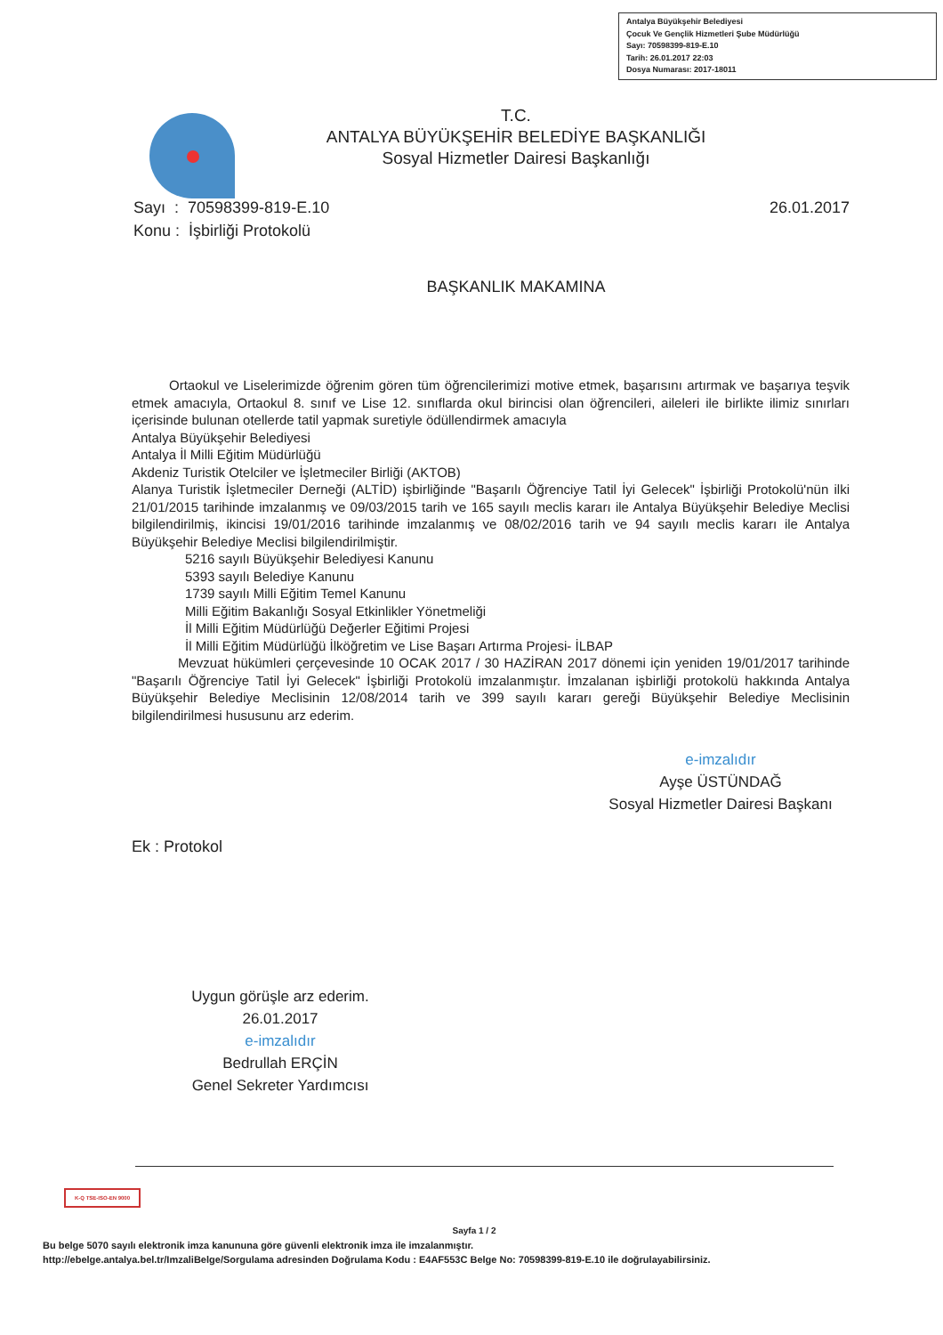Antalya Büyükşehir Belediyesi
Çocuk Ve Gençlik Hizmetleri Şube Müdürlüğü
Sayı: 70598399-819-E.10
Tarih: 26.01.2017 22:03
Dosya Numarası: 2017-18011
T.C.
ANTALYA BÜYÜKŞEHİR BELEDİYE BAŞKANLIĞI
Sosyal Hizmetler Dairesi Başkanlığı
Sayı : 70598399-819-E.10 26.01.2017
Konu : İşbirliği Protokolü
BAŞKANLIK MAKAMINA
Ortaokul ve Liselerimizde öğrenim gören tüm öğrencilerimizi motive etmek, başarısını artırmak ve başarıya teşvik etmek amacıyla, Ortaokul 8. sınıf ve Lise 12. sınıflarda okul birincisi olan öğrencileri, aileleri ile birlikte ilimiz sınırları içerisinde bulunan otellerde tatil yapmak suretiyle ödüllendirmek amacıyla
Antalya Büyükşehir Belediyesi
Antalya İl Milli Eğitim Müdürlüğü
Akdeniz Turistik Otelciler ve İşletmeciler Birliği (AKTOB)
Alanya Turistik İşletmeciler Derneği (ALTİD) işbirliğinde "Başarılı Öğrenciye Tatil İyi Gelecek" İşbirliği Protokolü'nün ilki 21/01/2015 tarihinde imzalanmış ve 09/03/2015 tarih ve 165 sayılı meclis kararı ile Antalya Büyükşehir Belediye Meclisi bilgilendirilmiş, ikincisi 19/01/2016 tarihinde imzalanmış ve 08/02/2016 tarih ve 94 sayılı meclis kararı ile Antalya Büyükşehir Belediye Meclisi bilgilendirilmiştir.
5216 sayılı Büyükşehir Belediyesi Kanunu
5393 sayılı Belediye Kanunu
1739 sayılı Milli Eğitim Temel Kanunu
Milli Eğitim Bakanlığı Sosyal Etkinlikler Yönetmeliği
İl Milli Eğitim Müdürlüğü Değerler Eğitimi Projesi
İl Milli Eğitim Müdürlüğü İlköğretim ve Lise Başarı Artırma Projesi- İLBAP
Mevzuat hükümleri çerçevesinde 10 OCAK 2017 / 30 HAZİRAN 2017 dönemi için yeniden 19/01/2017 tarihinde "Başarılı Öğrenciye Tatil İyi Gelecek" İşbirliği Protokolü imzalanmıştır. İmzalanan işbirliği protokolü hakkında Antalya Büyükşehir Belediye Meclisinin 12/08/2014 tarih ve 399 sayılı kararı gereği Büyükşehir Belediye Meclisinin bilgilendirilmesi hususunu arz ederim.
e-imzalıdır
Ayşe ÜSTÜNDAĞ
Sosyal Hizmetler Dairesi Başkanı
Ek : Protokol
Uygun görüşle arz ederim.
26.01.2017
e-imzalıdır
Bedrullah ERÇİN
Genel Sekreter Yardımcısı
K-Q TSE-ISO-EN 9000
Sayfa 1 / 2
Bu belge 5070 sayılı elektronik imza kanununa göre güvenli elektronik imza ile imzalanmıştır.
http://ebelge.antalya.bel.tr/ImzaliBelge/Sorgulama adresinden Doğrulama Kodu : E4AF553C Belge No: 70598399-819-E.10 ile doğrulayabilirsiniz.